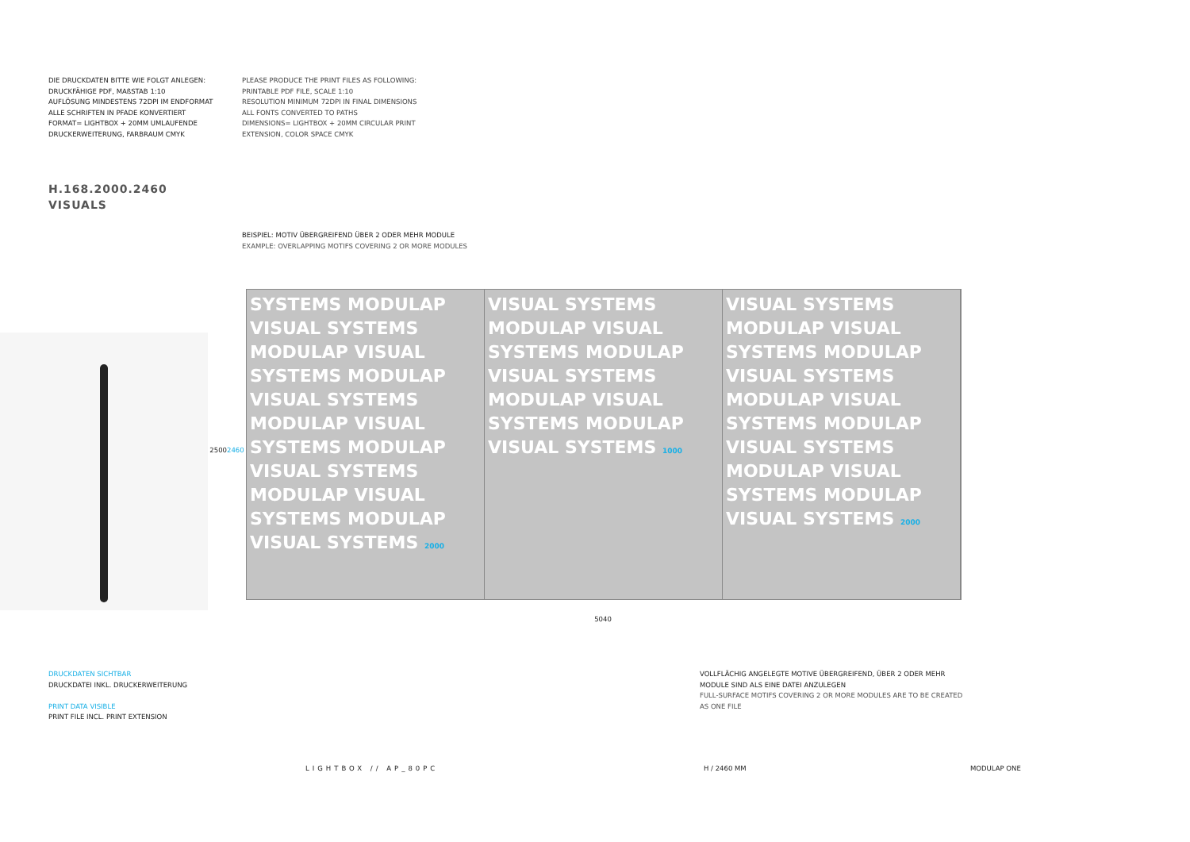DIE DRUCKDATEN BITTE WIE FOLGT ANLEGEN:
DRUCKFÄHIGE PDF, MAßSTAB 1:10
AUFLÖSUNG MINDESTENS 72DPI IM ENDFORMAT
ALLE SCHRIFTEN IN PFADE KONVERTIERT
FORMAT= LIGHTBOX + 20MM UMLAUFENDE
DRUCKERWEITERUNG, FARBRAUM CMYK
PLEASE PRODUCE THE PRINT FILES AS FOLLOWING:
PRINTABLE PDF FILE, SCALE 1:10
RESOLUTION MINIMUM 72DPI IN FINAL DIMENSIONS
ALL FONTS CONVERTED TO PATHS
DIMENSIONS= LIGHTBOX + 20MM CIRCULAR PRINT
EXTENSION, COLOR SPACE CMYK
H.168.2000.2460
VISUALS
BEISPIEL: MOTIV ÜBERGREIFEND ÜBER 2 ODER MEHR MODULE
EXAMPLE: OVERLAPPING MOTIFS COVERING 2 OR MORE MODULES
2500 2460
SYSTEMS MODULAP VISUAL SYSTEMS MODULAP VISUAL SYSTEMS MODULAP VISUAL SYSTEMS MODULAP VISUAL SYSTEMS MODULAP VISUAL SYSTEMS MODULAP VISUAL SYSTEMS MODULAP VISUAL SYSTEMS 2000
VISUAL SYSTEMS MODULAP VISUAL SYSTEMS MODULAP VISUAL SYSTEMS MODULAP VISUAL SYSTEMS MODULAP VISUAL SYSTEMS 1000
VISUAL SYSTEMS MODULAP VISUAL SYSTEMS MODULAP VISUAL SYSTEMS MODULAP VISUAL SYSTEMS MODULAP VISUAL SYSTEMS MODULAP VISUAL SYSTEMS MODULAP VISUAL SYSTEMS 2000
5040
DRUCKDATEN SICHTBAR
DRUCKDATEI INKL. DRUCKERWEITERUNG
PRINT DATA VISIBLE
PRINT FILE INCL. PRINT EXTENSION
VOLLFLÄCHIG ANGELEGTE MOTIVE ÜBERGREIFEND, ÜBER 2 ODER MEHR MODULE SIND ALS EINE DATEI ANZULEGEN
FULL-SURFACE MOTIFS COVERING 2 OR MORE MODULES ARE TO BE CREATED AS ONE FILE
LIGHTBOX // AP_80PC H / 2460 MM MODULAP ONE